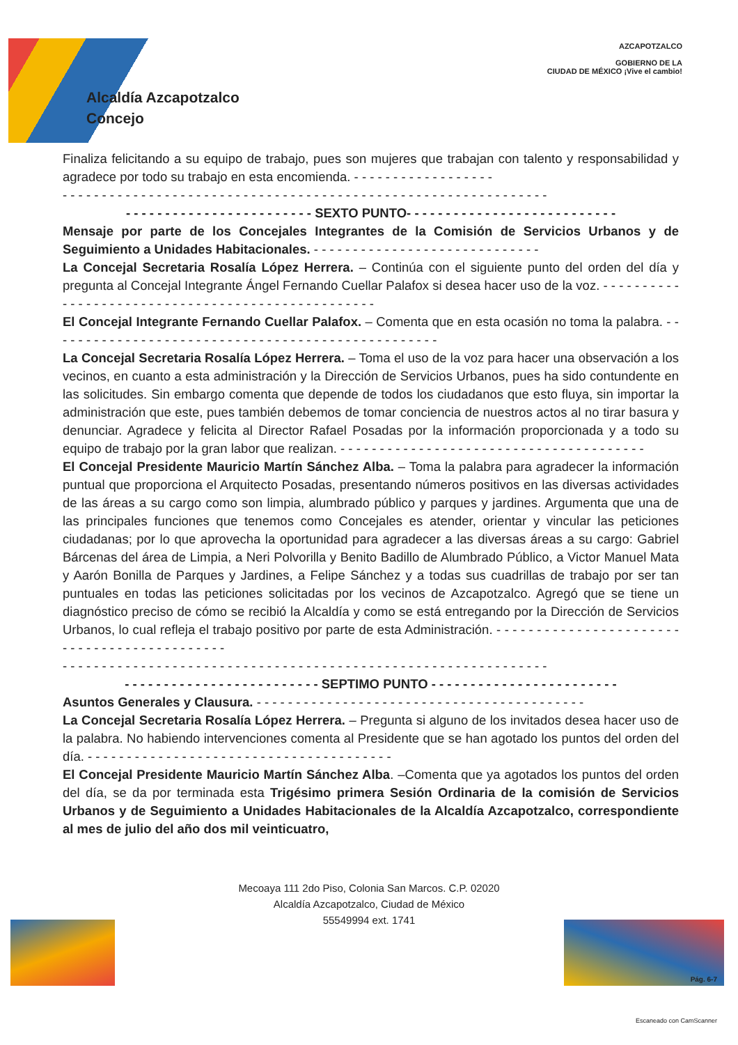AZCAPOTZALCO
GOBIERNO DE LA
CIUDAD DE MÉXICO ¡Vive el cambio!
Alcaldía Azcapotzalco
Concejo
Finaliza felicitando a su equipo de trabajo, pues son mujeres que trabajan con talento y responsabilidad y agradece por todo su trabajo en esta encomienda. - - - - - - - - - - - - - - - - - -
- - - - - - - - - - - - - - - - - - - - - - - - - - - - - - - - - - - - - - - - - - - - - - - - - - - - - - - - - - - - - -
- - - - - - - - - - - - - - - - - - - - - - - - SEXTO PUNTO- - - - - - - - - - - - - - - - - - - - - - - - - - -
Mensaje por parte de los Concejales Integrantes de la Comisión de Servicios Urbanos y de Seguimiento a Unidades Habitacionales. - - - - - - - - - - - - - - - - - - - - - - - - - - - - -
La Concejal Secretaria Rosalía López Herrera. – Continúa con el siguiente punto del orden del día y pregunta al Concejal Integrante Ángel Fernando Cuellar Palafox si desea hacer uso de la voz. - - - - - - - - - - - - - - - - - - - - - - - - - - - - - - - - - - - - - - - - - - - - - - - - - -
El Concejal Integrante Fernando Cuellar Palafox. – Comenta que en esta ocasión no toma la palabra. - - - - - - - - - - - - - - - - - - - - - - - - - - - - - - - - - - - - - - - - - - - - - - - - - -
La Concejal Secretaria Rosalía López Herrera. – Toma el uso de la voz para hacer una observación a los vecinos, en cuanto a esta administración y la Dirección de Servicios Urbanos, pues ha sido contundente en las solicitudes. Sin embargo comenta que depende de todos los ciudadanos que esto fluya, sin importar la administración que este, pues también debemos de tomar conciencia de nuestros actos al no tirar basura y denunciar. Agradece y felicita al Director Rafael Posadas por la información proporcionada y a todo su equipo de trabajo por la gran labor que realizan. - - - - - - - - - - - - - - - - - - - - - - - - - - - - - - - - - - - - - - -
El Concejal Presidente Mauricio Martín Sánchez Alba. – Toma la palabra para agradecer la información puntual que proporciona el Arquitecto Posadas, presentando números positivos en las diversas actividades de las áreas a su cargo como son limpia, alumbrado público y parques y jardines. Argumenta que una de las principales funciones que tenemos como Concejales es atender, orientar y vincular las peticiones ciudadanas; por lo que aprovecha la oportunidad para agradecer a las diversas áreas a su cargo: Gabriel Bárcenas del área de Limpia, a Neri Polvorilla y Benito Badillo de Alumbrado Público, a Victor Manuel Mata y Aarón Bonilla de Parques y Jardines, a Felipe Sánchez y a todas sus cuadrillas de trabajo por ser tan puntuales en todas las peticiones solicitadas por los vecinos de Azcapotzalco. Agregó que se tiene un diagnóstico preciso de cómo se recibió la Alcaldía y como se está entregando por la Dirección de Servicios Urbanos, lo cual refleja el trabajo positivo por parte de esta Administración. - - - - - - - - - - - - - - - - - - - - - - - - - - - - - - - - - - - - - - - - - - - -
- - - - - - - - - - - - - - - - - - - - - - - - - - - - - - - - - - - - - - - - - - - - - - - - - - - - - - - - - - - - - -
- - - - - - - - - - - - - - - - - - - - - - - - - SEPTIMO PUNTO - - - - - - - - - - - - - - - - - - - - - - - -
Asuntos Generales y Clausura. - - - - - - - - - - - - - - - - - - - - - - - - - - - - - - - - - - - - - - - - - -
La Concejal Secretaria Rosalía López Herrera. – Pregunta si alguno de los invitados desea hacer uso de la palabra. No habiendo intervenciones comenta al Presidente que se han agotado los puntos del orden del día. - - - - - - - - - - - - - - - - - - - - - - - - - - - - - - - - - - - - - - -
El Concejal Presidente Mauricio Martín Sánchez Alba. –Comenta que ya agotados los puntos del orden del día, se da por terminada esta Trigésimo primera Sesión Ordinaria de la comisión de Servicios Urbanos y de Seguimiento a Unidades Habitacionales de la Alcaldía Azcapotzalco, correspondiente al mes de julio del año dos mil veinticuatro,
Mecoaya 111 2do Piso, Colonia San Marcos. C.P. 02020
Alcaldía Azcapotzalco, Ciudad de México
55549994 ext. 1741
Pág. 6-7
Escaneado con CamScanner